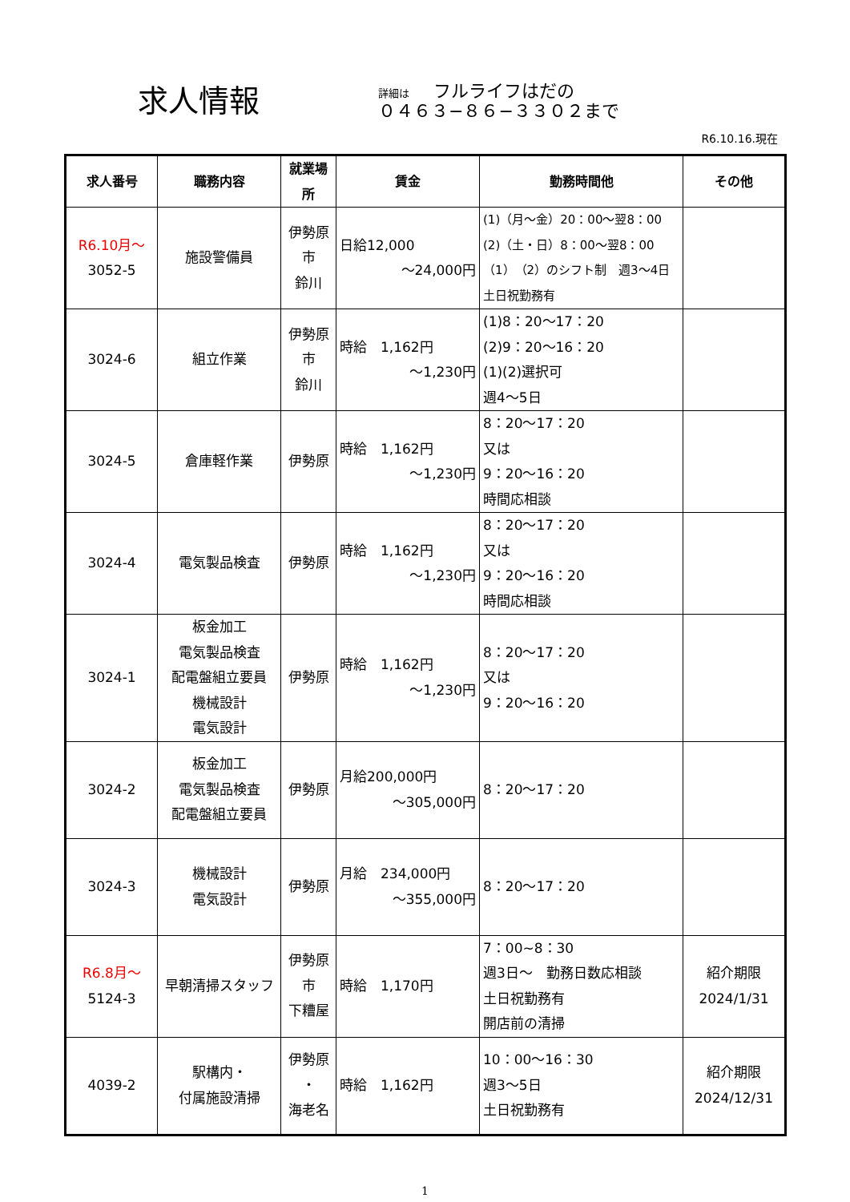求人情報
詳細は フルライフはだの
０４６３−８６−３３０２まで
R6.10.16.現在
| 求人番号 | 職務内容 | 就業場所 | 賃金 | 勤務時間他 | その他 |
| --- | --- | --- | --- | --- | --- |
| R6.10月～ 3052-5 | 施設警備員 | 伊勢原市 鈴川 | 日給12,000 ～24,000円 | (1)（月～金）20：00～翌8：00 (2)（土・日）8：00～翌8：00 （1）（2）のシフト制 週3～4日 土日祝勤務有 | |
| 3024-6 | 組立作業 | 伊勢原市 鈴川 | 時給 1,162円 ～1,230円 | (1)8：20～17：20 (2)9：20～16：20 (1)(2)選択可 週4～5日 | |
| 3024-5 | 倉庫軽作業 | 伊勢原 | 時給 1,162円 ～1,230円 | 8：20～17：20 又は 9：20～16：20 時間応相談 | |
| 3024-4 | 電気製品検査 | 伊勢原 | 時給 1,162円 ～1,230円 | 8：20～17：20 又は 9：20～16：20 時間応相談 | |
| 3024-1 | 板金加工 電気製品検査 配電盤組立要員 機械設計 電気設計 | 伊勢原 | 時給 1,162円 ～1,230円 | 8：20～17：20 又は 9：20～16：20 | |
| 3024-2 | 板金加工 電気製品検査 配電盤組立要員 | 伊勢原 | 月給200,000円 ～305,000円 | 8：20～17：20 | |
| 3024-3 | 機械設計 電気設計 | 伊勢原 | 月給 234,000円 ～355,000円 | 8：20～17：20 | |
| R6.8月～ 5124-3 | 早朝清掃スタッフ | 伊勢原市 下糟屋 | 時給 1,170円 | 7：00~8：30 週3日～ 勤務日数応相談 土日祝勤務有 開店前の清掃 | 紹介期限 2024/1/31 |
| 4039-2 | 駅構内・ 付属施設清掃 | 伊勢原 ・ 海老名 | 時給 1,162円 | 10：00～16：30 週3～5日 土日祝勤務有 | 紹介期限 2024/12/31 |
1